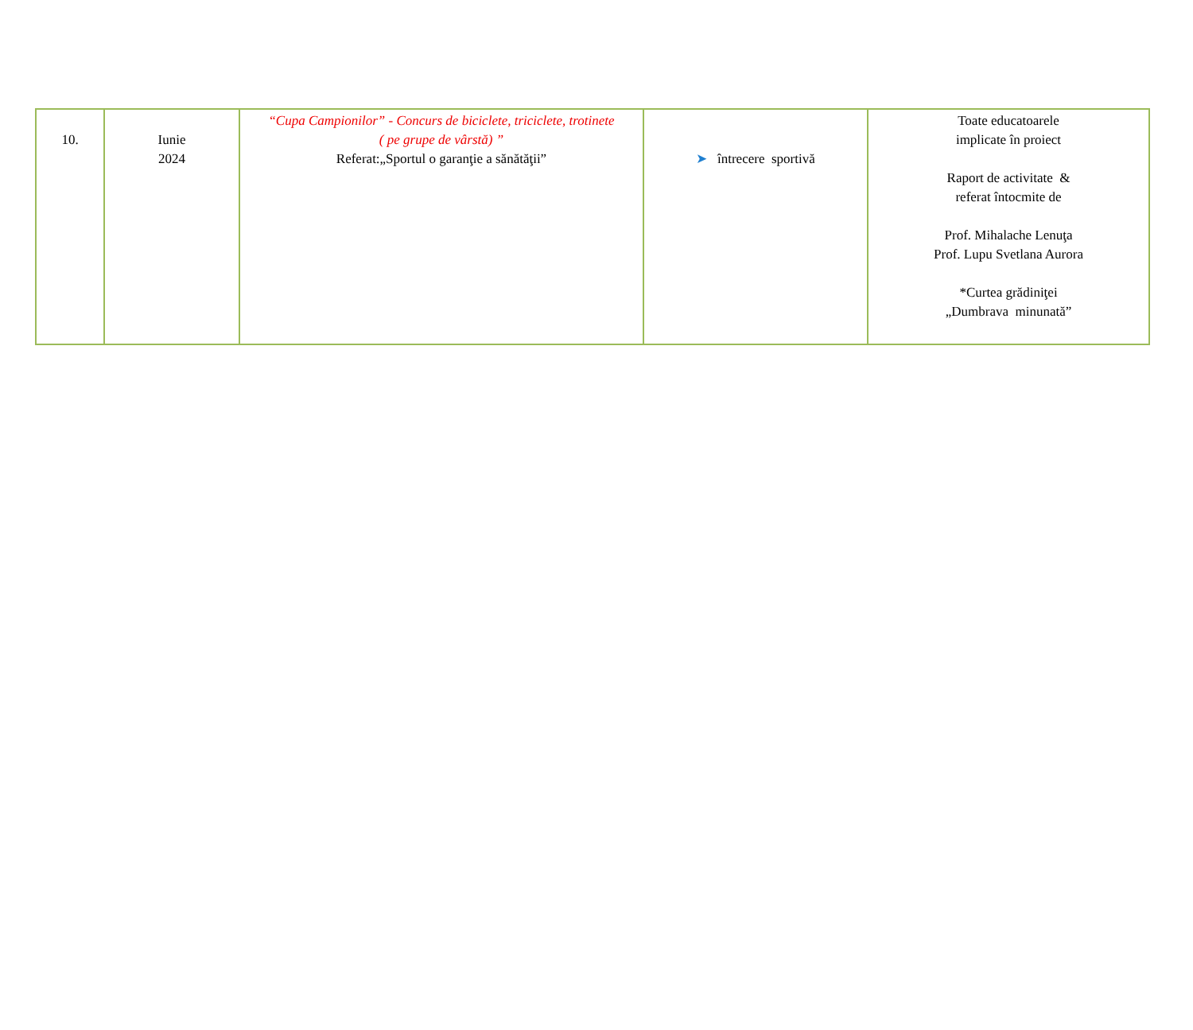| 10. | Iunie 2024 | “Cupa Campionilor” - Concurs de biciclete, triciclete, trotinete ( pe grupe de vârstă) ” Referat:„Sportul o garanţie a sănătăţii” | ➤ întrecere sportivă | Toate educatoarele implicate în proiect Raport de activitate & referat întocmite de Prof. Mihalache Lenuţa Prof. Lupu Svetlana Aurora *Curtea grădiniţei „Dumbrava minunată” |